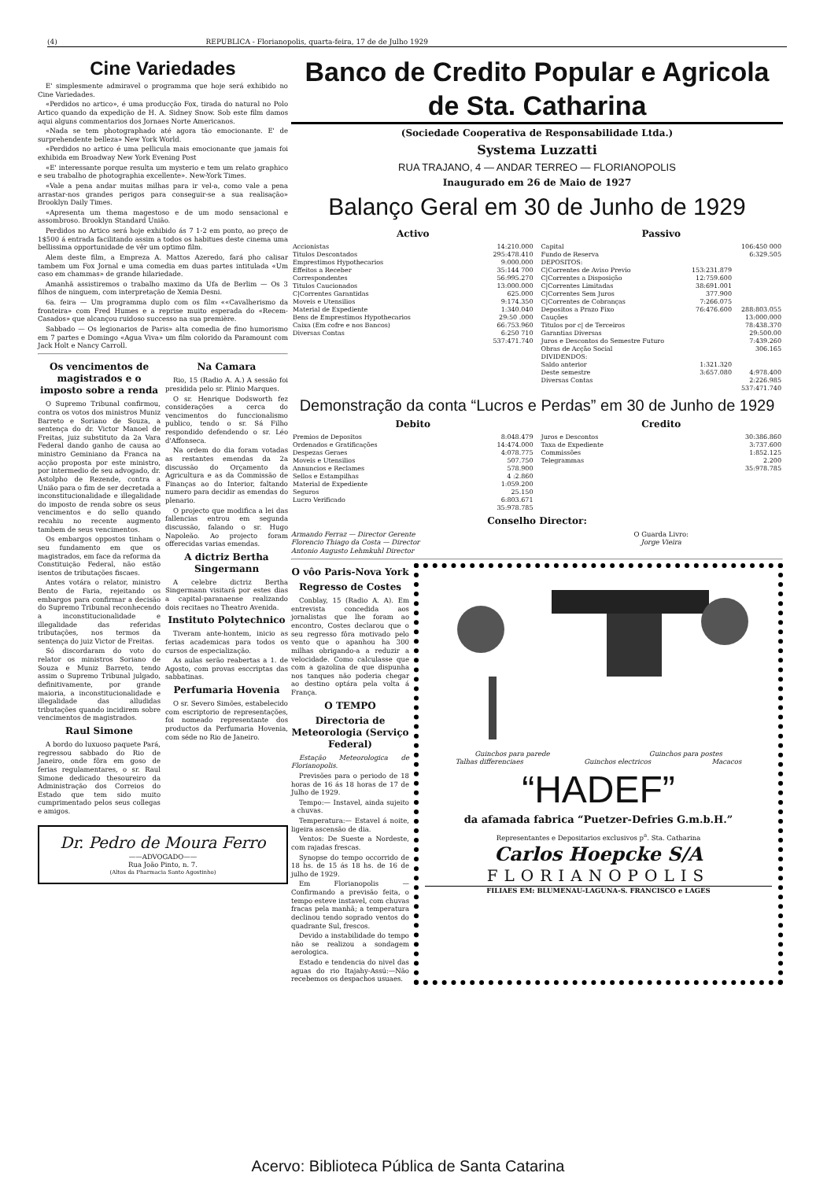(4) REPUBLICA - Florianopolis, quarta-feira, 17 de de Julho 1929
Cine Variedades
E' simplesmente admiravel o programma que hoje será exhibido no Cine Variedades.
«Perdidos no artico», é uma producção Fox, tirada do natural no Polo Artico quando da expedição de H. A. Sidney Snow. Sob este film damos aqui alguns commentarios dos Jornaes Norte Americanos.
«Nada se tem photographado até agora tão emocionante. E' de surprehendente belleza» New York World.
«Perdidos no artico é uma pellicula mais emocionante que jamais foi exhibida em Broadway New York Evening Post
«E' interessante porque resulta um mysterio e tem um relato graphico e seu trabalho de photographia excellente». New-York Times.
«Vale a pena andar muitas milhas para ir vel-a, como vale a pena arrastar-nos grandes perigos para conseguir-se a sua realisação» Brooklyn Daily Times.
«Apresenta um thema magestoso e de um modo sensacional e assombroso. Brooklyn Standard União.
Perdidos no Artico será hoje exhibido ás 7 1-2 em ponto, ao preço de 1$500 á entrada facilitando assim a todos os habitues deste cinema uma bellissima opportunidade de vêr um optimo film.
Alem deste film, a Empreza A. Mattos Azeredo, fará pho calisar tambem um Fox Jornal e uma comedia em duas partes intitulada «Um caso em chammas» de grande hilariedade.
Amanhã assistiremos o trabalho maximo da Ufa de Berlim — Os 3 filhos de ninguem, com interpretação de Xemia Desni.
6a. feira — Um programma duplo com os film ««Cavalherismo da fronteira» com Fred Humes e a reprise muito esperada do «Recem-Casados» que alcançou ruidoso successo na sua première.
Sabbado — Os legionarios de Paris» alta comedia de fino humorismo em 7 partes e Domingo «Agua Viva» um film colorido da Paramount com Jack Holt e Nancy Carroll.
Os vencimentos de magistrados e o imposto sobre a renda
O Supremo Tribunal confirmou, contra os votos dos ministros Muniz Barreto e Soriano de Souza, a sentença do dr. Victor Manoel de Freitas, juiz substituto da 2a Vara Federal dando ganho de causa ao ministro Geminiano da Franca na acção proposta por este ministro, por intermedio de seu advogado, dr. Astolpho de Rezende, contra a União para o fim de ser decretada a inconstitucionalidade e illegalidade do imposto de renda sobre os seus vencimentos e do sello quando recahiu no recente augmento tambem de seus vencimentos.
Os embargos oppostos tinham o seu fundamento em que os magistrados, em face da reforma da Constituição Federal, não estão isentos de tributações fiscaes.
Antes votára o relator, ministro Bento de Faria, rejeitando os embargos para confirmar a decisão do Supremo Tribunal reconhecendo a inconstitucionalidade e illegalidade das referidas tributações, nos termos da sentença do juiz Victor de Freitas.
Só discordaram do voto do relator os ministros Soriano de Souza e Muniz Barreto, tendo assim o Supremo Tribunal julgado, definitivamente, por grande maioria, a inconstitucionalidade e illegalidade das alludidas tributações quando incidirem sobre vencimentos de magistrados.
Raul Simone
A bordo do luxuoso paquete Pará, regressou sabbado do Rio de Janeiro, onde fôra em goso de ferias regulamentares, o sr. Raul Simone dedicado thesoureiro da Administração dos Correios do Estado que tem sido muito cumprimentado pelos seus collegas e amigos.
Na Camara
Rio, 15 (Radio A. A.) A sessão foi presidida pelo sr. Plinio Marques.
O sr. Henrique Dodsworth fez considerações a cerca do vencimentos do funccionalismo publico, tendo o sr. Sá Filho respondido defendendo o sr. Léo d'Affonseca.
Na ordem do dia foram votadas as restantes emendas da 2a discussão do Orçamento da Agricultura e as da Commissão de Finanças ao do Interior, faltando numero para decidir as emendas do plenario.
O projecto que modifica a lei das fallencias entrou em segunda discussão, falando o sr. Hugo Napoleão. Ao projecto foram offerecidas varias emendas.
A dictriz Bertha Singermann
A celebre dictriz Bertha Singermann visitará por estes dias a capital-paranaense realizando dois recitaes no Theatro Avenida.
Instituto Polytechnico
Tiveram ante-hontem, inicio as ferias academicas para todos os cursos de especialização.
As aulas serão reabertas a 1. de Agosto, com provas esccriptas das sabbatinas.
Perfumaria Hovenia
O sr. Severo Simões, estabelecido com escriptorio de representações, foi nomeado representante dos productos da Perfumaria Hovenia, com séde no Rio de Janeiro.
Dr. Pedro de Moura Ferro
——ADVOGADO——
Rua João Pinto, n. 7.
(Altos da Pharmacia Santo Agostinho)
Banco de Credito Popular e Agricola de Sta. Catharina
(Sociedade Cooperativa de Responsabilidade Ltda.)
Systema Luzzatti
RUA TRAJANO, 4 — ANDAR TERREO — FLORIANOPOLIS
Inaugurado em 26 de Maio de 1927
Balanço Geral em 30 de Junho de 1929
Activo
| Accionistas | 14:210.000 |
| Titulos Descontados | 295:478.410 |
| Emprestimos Hypothecarios | 9:000.000 |
| Effeitos a Receber | 35:144 700 |
| Correspondentes | 56:995.270 |
| Titulos Caucionados | 13:000.000 |
| C/Correntes Garantidas | 625.000 |
| Moveis e Utensilios | 9:174.350 |
| Material de Expediente | 1:340.040 |
| Bens de Emprestimos Hypothecarios | 29:50 .000 |
| Caixa (Em cofre e nos Bancos) | 66:753.960 |
| Diversas Contas | 6:250 710 |
| | 537:471.740 |
Passivo
| Capital | | 106:450 000 |
| Fundo de Reserva | | 6:329.505 |
| DEPOSITOS: | | |
| C/Correntes de Aviso Previo | 153:231.879 | |
| C/Correntes a Disposição | 12:759.600 | |
| C/Correntes Limitadas | 38:691.001 | |
| C/Correntes Sem Juros | 377.900 | |
| C/Correntes de Cobranças | 7:266.075 | |
| Depositos a Prazo Fixo | 76:476.600 | 288:803.055 |
| Cauções | | 13:000.000 |
| Titulos por c/ de Terceiros | | 78:438.370 |
| Garantias Diversas | | 29:500.00 |
| Juros e Descontos do Semestre Futuro | | 7:439.260 |
| Obras de Acção Social | | 306.165 |
| DIVIDENDOS: | | |
| Saldo anterior | 1:321.320 | |
| Deste semestre | 3:657.080 | 4:978.400 |
| Diversas Contas | | 2:226.985 |
| | | 537:471.740 |
Demonstração da conta “Lucros e Perdas” em 30 de Junho de 1929
Debito
| Premios de Depositos | 8:048.479 |
| Ordenados e Gratificações | 14:474.000 |
| Despezas Geraes | 4:078.775 |
| Moveis e Utensilios | 507.750 |
| Annuncios e Reclames | 578.900 |
| Sellos e Estampilhas | 4 :2.860 |
| Material de Expediente | 1:059.200 |
| Seguros | 25.150 |
| Lucro Verificado | 6:803.671 |
| | 35:978.785 |
Credito
| Juros e Descontos | 30:386.860 |
| Taxa de Expediente | 3:737.600 |
| Commissões | 1:852.125 |
| Telegrammas | 2.200 |
| | 35:978.785 |
Conselho Director:
Armando Ferraz — Director Gerente
Florencio Thiago da Costa — Director
Antonio Augusto Lehmkuhl Director
O Guarda Livro:
Jorge Vieira
O vôo Paris-Nova York
Regresso de Costes
Conblay, 15 (Radio A. A). Em entrevista concedida aos jornalistas que lhe foram ao encontro, Costes declarou que o seu regresso fôra motivado pelo vento que o apanhou ha 300 milhas obrigando-a a reduzir a velocidade. Como calculasse que com a gazolina de que dispunha nos tanques não poderia chegar ao destino optára pela volta á França.
O TEMPO
Directoria de Meteorologia (Serviço Federal)
Estação Meteorologica de Florianopolis.
Previsões para o periodo de 18 horas de 16 ás 18 horas de 17 de Julho de 1929.
Tempo:— Instavel, ainda sujeito a chuvas.
Temperatura:— Estavel á noite, ligeira ascensão de dia.
Ventos: De Sueste a Nordeste, com rajadas frescas.
Synopse do tempo occorrido de 18 hs. de 15 ás 18 hs. de 16 de julho de 1929.
Em Florianopolis — Confirmando a previsão feita, o tempo esteve instavel, com chuvas fracas pela manhã; a temperatura declinou tendo soprado ventos do quadrante Sul, frescos.
Devido a instabilidade do tempo não se realizou a sondagem aerologica.
Estado e tendencia do nivel das aguas do rio Itajahy-Assú:—Não recebemos os despachos usuaes.
Guinchos para parede Guinchos para postes
Talhas differenciaes Guinchos electricos Macacos
“HADEF”
da afamada fabrica “Puetzer-Defries G.m.b.H.”
Representantes e Depositarios exclusivos p<sup>a</sup>. Sta. Catharina
Carlos Hoepcke S/A
FLORIANOPOLIS
FILIAES EM: BLUMENAU-LAGUNA-S. FRANCISCO e LAGES
Acervo: Biblioteca Pública de Santa Catarina